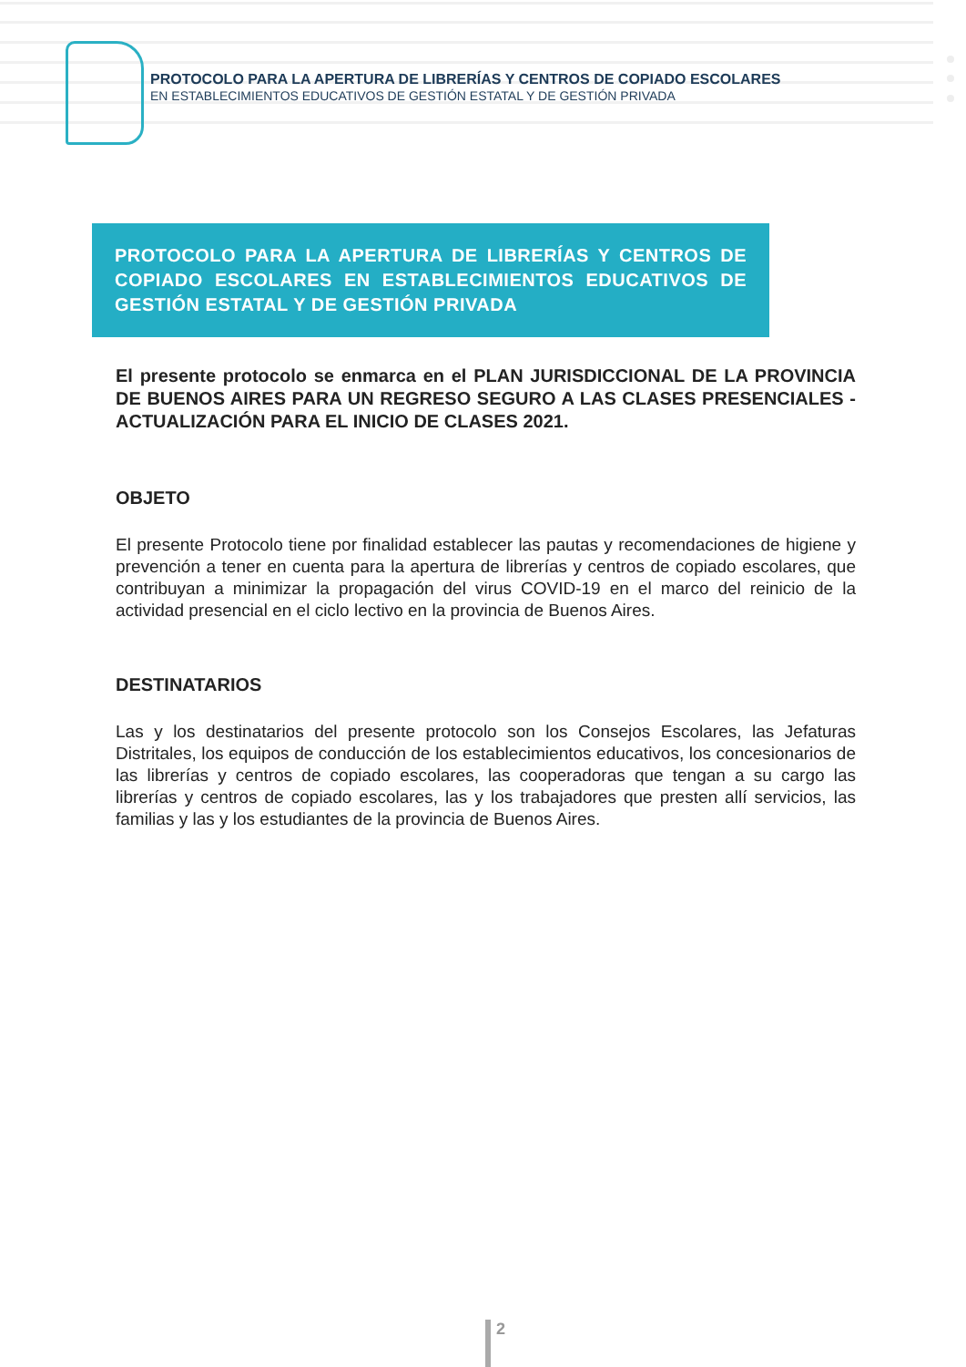PROTOCOLO PARA LA APERTURA DE LIBRERÍAS Y CENTROS DE COPIADO ESCOLARES
EN ESTABLECIMIENTOS EDUCATIVOS DE GESTIÓN ESTATAL Y DE GESTIÓN PRIVADA
PROTOCOLO PARA LA APERTURA DE LIBRERÍAS Y CENTROS DE COPIADO ESCOLARES EN ESTABLECIMIENTOS EDUCATIVOS DE GESTIÓN ESTATAL Y DE GESTIÓN PRIVADA
El presente protocolo se enmarca en el PLAN JURISDICCIONAL DE LA PROVINCIA DE BUENOS AIRES PARA UN REGRESO SEGURO A LAS CLASES PRESENCIALES - ACTUALIZACIÓN PARA EL INICIO DE CLASES 2021.
OBJETO
El presente Protocolo tiene por finalidad establecer las pautas y recomendaciones de higiene y prevención a tener en cuenta para la apertura de librerías y centros de copiado escolares, que contribuyan a minimizar la propagación del virus COVID-19 en el marco del reinicio de la actividad presencial en el ciclo lectivo en la provincia de Buenos Aires.
DESTINATARIOS
Las y los destinatarios del presente protocolo son los Consejos Escolares, las Jefaturas Distritales, los equipos de conducción de los establecimientos educativos, los concesionarios de las librerías y centros de copiado escolares, las cooperadoras que tengan a su cargo las librerías y centros de copiado escolares, las y los trabajadores que presten allí servicios, las familias y las y los estudiantes de la provincia de Buenos Aires.
2